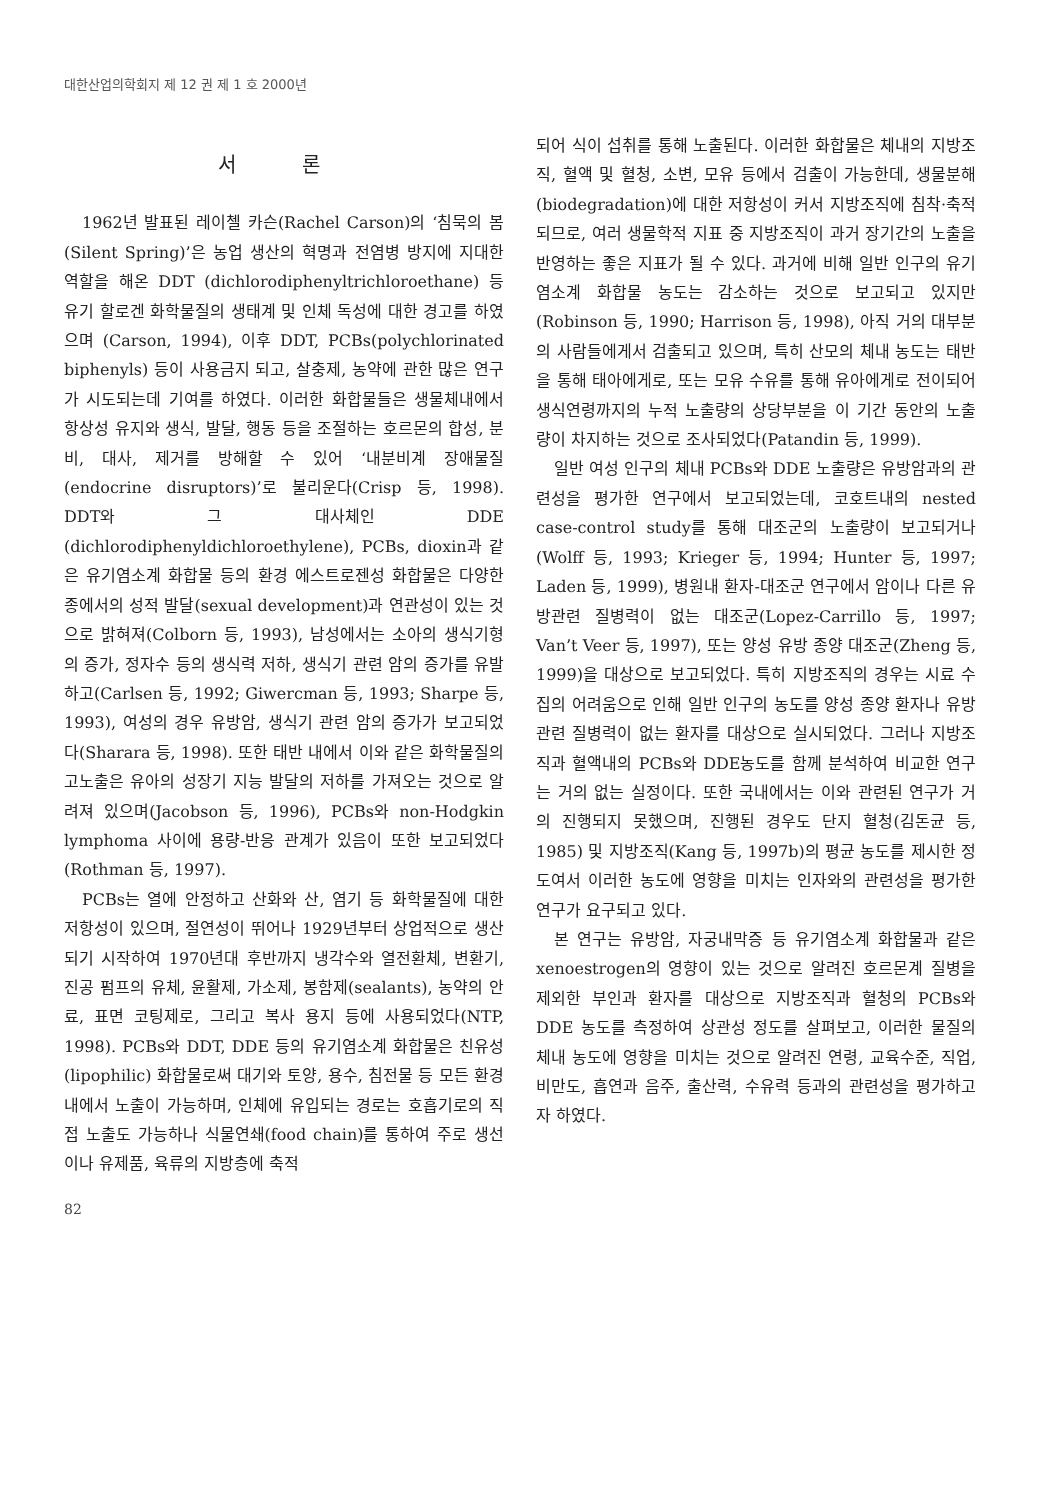대한산업의학회지 제 12 권 제 1 호 2000년
서 론
1962년 발표된 레이첼 카슨(Rachel Carson)의 ‘침묵의 봄(Silent Spring)’은 농업 생산의 혁명과 전염병 방지에 지대한 역할을 해온 DDT (dichlorodiphenyltrichloroethane) 등 유기 할로겐 화학물질의 생태계 및 인체 독성에 대한 경고를 하였으며 (Carson, 1994), 이후 DDT, PCBs(polychlorinated biphenyls) 등이 사용금지 되고, 살충제, 농약에 관한 많은 연구가 시도되는데 기여를 하였다. 이러한 화합물들은 생물체내에서 항상성 유지와 생식, 발달, 행동 등을 조절하는 호르몬의 합성, 분비, 대사, 제거를 방해할 수 있어 ‘내분비계 장애물질 (endocrine disruptors)’로 불리운다(Crisp 등, 1998). DDT와 그 대사체인 DDE (dichlorodiphenyldichloroethylene), PCBs, dioxin과 같은 유기염소계 화합물 등의 환경 에스트로젠성 화합물은 다양한 종에서의 성적 발달(sexual development)과 연관성이 있는 것으로 밝혀져(Colborn 등, 1993), 남성에서는 소아의 생식기형의 증가, 정자수 등의 생식력 저하, 생식기 관련 암의 증가를 유발하고(Carlsen 등, 1992; Giwercman 등, 1993; Sharpe 등, 1993), 여성의 경우 유방암, 생식기 관련 암의 증가가 보고되었다(Sharara 등, 1998). 또한 태반 내에서 이와 같은 화학물질의 고노출은 유아의 성장기 지능 발달의 저하를 가져오는 것으로 알려져 있으며(Jacobson 등, 1996), PCBs와 non-Hodgkin lymphoma 사이에 용량-반응 관계가 있음이 또한 보고되었다(Rothman 등, 1997).
PCBs는 열에 안정하고 산화와 산, 염기 등 화학물질에 대한 저항성이 있으며, 절연성이 뛰어나 1929년부터 상업적으로 생산되기 시작하여 1970년대 후반까지 냉각수와 열전환체, 변환기, 진공 펌프의 유체, 윤활제, 가소제, 봉함제(sealants), 농약의 안료, 표면 코팅제로, 그리고 복사 용지 등에 사용되었다(NTP, 1998). PCBs와 DDT, DDE 등의 유기염소계 화합물은 친유성(lipophilic) 화합물로써 대기와 토양, 용수, 침전물 등 모든 환경 내에서 노출이 가능하며, 인체에 유입되는 경로는 호흡기로의 직접 노출도 가능하나 식물연쇄(food chain)를 통하여 주로 생선이나 유제품, 육류의 지방층에 축적
되어 식이 섭취를 통해 노출된다. 이러한 화합물은 체내의 지방조직, 혈액 및 혈청, 소변, 모유 등에서 검출이 가능한데, 생물분해(biodegradation)에 대한 저항성이 커서 지방조직에 침착·축적되므로, 여러 생물학적 지표 중 지방조직이 과거 장기간의 노출을 반영하는 좋은 지표가 될 수 있다. 과거에 비해 일반 인구의 유기염소계 화합물 농도는 감소하는 것으로 보고되고 있지만(Robinson 등, 1990; Harrison 등, 1998), 아직 거의 대부분의 사람들에게서 검출되고 있으며, 특히 산모의 체내 농도는 태반을 통해 태아에게로, 또는 모유 수유를 통해 유아에게로 전이되어 생식연령까지의 누적 노출량의 상당부분을 이 기간 동안의 노출량이 차지하는 것으로 조사되었다(Patandin 등, 1999).
일반 여성 인구의 체내 PCBs와 DDE 노출량은 유방암과의 관련성을 평가한 연구에서 보고되었는데, 코호트내의 nested case-control study를 통해 대조군의 노출량이 보고되거나(Wolff 등, 1993; Krieger 등, 1994; Hunter 등, 1997; Laden 등, 1999), 병원내 환자-대조군 연구에서 암이나 다른 유방관련 질병력이 없는 대조군(Lopez-Carrillo 등, 1997; Van’t Veer 등, 1997), 또는 양성 유방 종양 대조군(Zheng 등, 1999)을 대상으로 보고되었다. 특히 지방조직의 경우는 시료 수집의 어려움으로 인해 일반 인구의 농도를 양성 종양 환자나 유방관련 질병력이 없는 환자를 대상으로 실시되었다. 그러나 지방조직과 혈액내의 PCBs와 DDE농도를 함께 분석하여 비교한 연구는 거의 없는 실정이다. 또한 국내에서는 이와 관련된 연구가 거의 진행되지 못했으며, 진행된 경우도 단지 혈청(김돈균 등, 1985) 및 지방조직(Kang 등, 1997b)의 평균 농도를 제시한 정도여서 이러한 농도에 영향을 미치는 인자와의 관련성을 평가한 연구가 요구되고 있다.
본 연구는 유방암, 자궁내막증 등 유기염소계 화합물과 같은 xenoestrogen의 영향이 있는 것으로 알려진 호르몬계 질병을 제외한 부인과 환자를 대상으로 지방조직과 혈청의 PCBs와 DDE 농도를 측정하여 상관성 정도를 살펴보고, 이러한 물질의 체내 농도에 영향을 미치는 것으로 알려진 연령, 교육수준, 직업, 비만도, 흡연과 음주, 출산력, 수유력 등과의 관련성을 평가하고자 하였다.
82